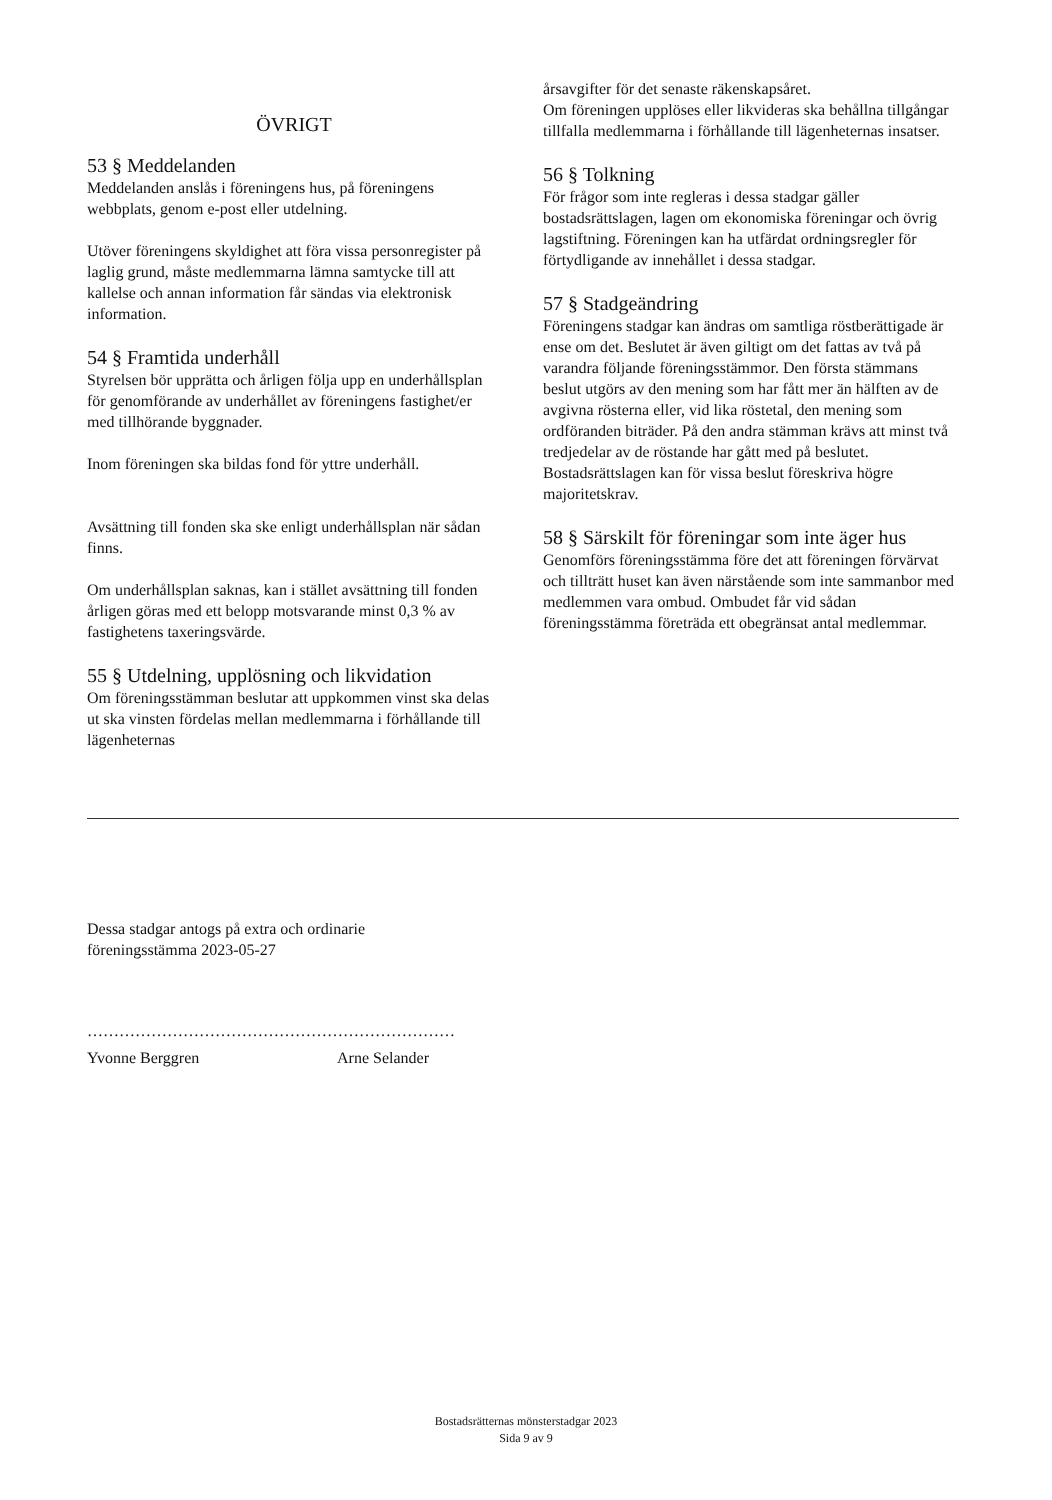ÖVRIGT
53 § Meddelanden
Meddelanden anslås i föreningens hus, på föreningens webbplats, genom e-post eller utdelning.
Utöver föreningens skyldighet att föra vissa personregister på laglig grund, måste medlemmarna lämna samtycke till att kallelse och annan information får sändas via elektronisk information.
54 § Framtida underhåll
Styrelsen bör upprätta och årligen följa upp en underhållsplan för genomförande av underhållet av föreningens fastighet/er med tillhörande byggnader.
Inom föreningen ska bildas fond för yttre underhåll.
Avsättning till fonden ska ske enligt underhållsplan när sådan finns.
Om underhållsplan saknas, kan i stället avsättning till fonden årligen göras med ett belopp motsvarande minst 0,3 % av fastighetens taxeringsvärde.
55 § Utdelning, upplösning och likvidation
Om föreningsstämman beslutar att uppkommen vinst ska delas ut ska vinsten fördelas mellan medlemmarna i förhållande till lägenheternas
årsavgifter för det senaste räkenskapsåret.
Om föreningen upplöses eller likvideras ska behållna tillgångar tillfalla medlemmarna i förhållande till lägenheternas insatser.
56 § Tolkning
För frågor som inte regleras i dessa stadgar gäller bostadsrättslagen, lagen om ekonomiska föreningar och övrig lagstiftning. Föreningen kan ha utfärdat ordningsregler för förtydligande av innehållet i dessa stadgar.
57 § Stadgeändring
Föreningens stadgar kan ändras om samtliga röstberättigade är ense om det. Beslutet är även giltigt om det fattas av två på varandra följande föreningsstämmor. Den första stämmans beslut utgörs av den mening som har fått mer än hälften av de avgivna rösterna eller, vid lika röstetal, den mening som ordföranden biträder. På den andra stämman krävs att minst två tredjedelar av de röstande har gått med på beslutet. Bostadsrättslagen kan för vissa beslut föreskriva högre majoritetskrav.
58 § Särskilt för föreningar som inte äger hus
Genomförs föreningsstämma före det att föreningen förvärvat och tillträtt huset kan även närstående som inte sammanbor med medlemmen vara ombud. Ombudet får vid sådan föreningsstämma företräda ett obegränsat antal medlemmar.
Dessa stadgar antogs på extra och ordinarie
föreningsstämma 2023-05-27
……………………………………………………………
Yvonne Berggren Arne Selander
Bostadsrätternas mönsterstadgar 2023
Sida 9 av 9